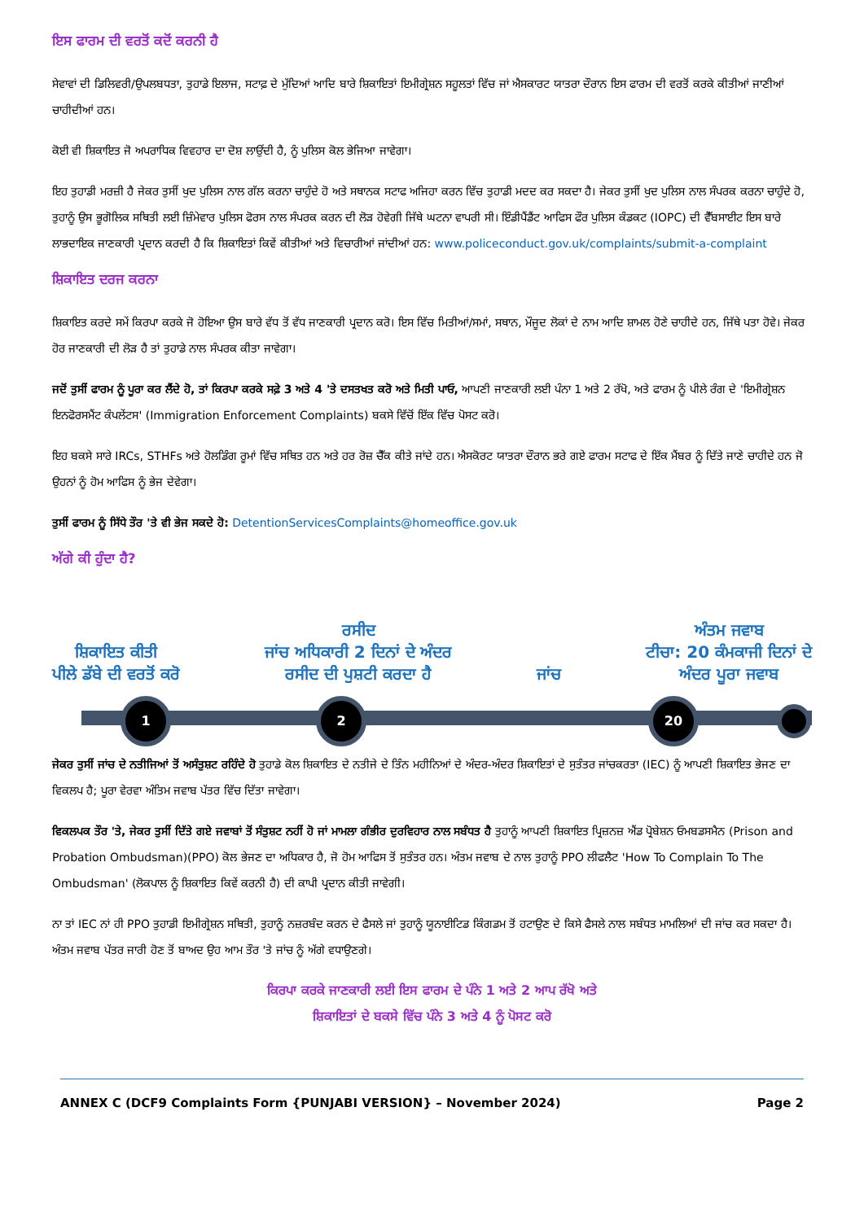ਇਸ ਫਾਰਮ ਦੀ ਵਰਤੋਂ ਕਦੋਂ ਕਰਨੀ ਹੈ
ਸੇਵਾਵਾਂ ਦੀ ਡਿਲਿਵਰੀ/ਉਪਲਬਧਤਾ, ਤੁਹਾਡੇ ਇਲਾਜ, ਸਟਾਫ਼ ਦੇ ਮੁੱਦਿਆਂ ਆਦਿ ਬਾਰੇ ਸ਼ਿਕਾਇਤਾਂ ਇਮੀਗ੍ਰੇਸ਼ਨ ਸਹੂਲਤਾਂ ਵਿੱਚ ਜਾਂ ਐਸਕਾਰਟ ਯਾਤਰਾ ਦੌਰਾਨ ਇਸ ਫਾਰਮ ਦੀ ਵਰਤੋਂ ਕਰਕੇ ਕੀਤੀਆਂ ਜਾਣੀਆਂ ਚਾਹੀਦੀਆਂ ਹਨ।
ਕੋਈ ਵੀ ਸ਼ਿਕਾਇਤ ਜੋ ਅਪਰਾਧਿਕ ਵਿਵਹਾਰ ਦਾ ਦੋਸ਼ ਲਾਉਂਦੀ ਹੈ, ਨੂੰ ਪੁਲਿਸ ਕੋਲ ਭੇਜਿਆ ਜਾਵੇਗਾ।
ਇਹ ਤੁਹਾਡੀ ਮਰਜ਼ੀ ਹੈ ਜੇਕਰ ਤੁਸੀਂ ਖੁਦ ਪੁਲਿਸ ਨਾਲ ਗੱਲ ਕਰਨਾ ਚਾਹੁੰਦੇ ਹੋ ਅਤੇ ਸਥਾਨਕ ਸਟਾਫ ਅਜਿਹਾ ਕਰਨ ਵਿੱਚ ਤੁਹਾਡੀ ਮਦਦ ਕਰ ਸਕਦਾ ਹੈ। ਜੇਕਰ ਤੁਸੀਂ ਖੁਦ ਪੁਲਿਸ ਨਾਲ ਸੰਪਰਕ ਕਰਨਾ ਚਾਹੁੰਦੇ ਹੋ, ਤੁਹਾਨੂੰ ਉਸ ਭੂਗੋਲਿਕ ਸਥਿਤੀ ਲਈ ਜ਼ਿੰਮੇਵਾਰ ਪੁਲਿਸ ਫੋਰਸ ਨਾਲ ਸੰਪਰਕ ਕਰਨ ਦੀ ਲੋੜ ਹੋਵੇਗੀ ਜਿੱਥੇ ਘਟਨਾ ਵਾਪਰੀ ਸੀ। ਇੰਡੀਪੈਂਡੈਂਟ ਆਫਿਸ ਫੌਰ ਪੁਲਿਸ ਕੰਡਕਟ (IOPC) ਦੀ ਵੈੱਬਸਾਈਟ ਇਸ ਬਾਰੇ ਲਾਭਦਾਇਕ ਜਾਣਕਾਰੀ ਪ੍ਰਦਾਨ ਕਰਦੀ ਹੈ ਕਿ ਸ਼ਿਕਾਇਤਾਂ ਕਿਵੇਂ ਕੀਤੀਆਂ ਅਤੇ ਵਿਚਾਰੀਆਂ ਜਾਂਦੀਆਂ ਹਨ: www.policeconduct.gov.uk/complaints/submit-a-complaint
ਸ਼ਿਕਾਇਤ ਦਰਜ ਕਰਨਾ
ਸ਼ਿਕਾਇਤ ਕਰਦੇ ਸਮੇਂ ਕਿਰਪਾ ਕਰਕੇ ਜੋ ਹੋਇਆ ਉਸ ਬਾਰੇ ਵੱਧ ਤੋਂ ਵੱਧ ਜਾਣਕਾਰੀ ਪ੍ਰਦਾਨ ਕਰੋ। ਇਸ ਵਿੱਚ ਮਿਤੀਆਂ/ਸਮਾਂ, ਸਥਾਨ, ਮੌਜੂਦ ਲੋਕਾਂ ਦੇ ਨਾਮ ਆਦਿ ਸ਼ਾਮਲ ਹੋਣੇ ਚਾਹੀਦੇ ਹਨ, ਜਿੱਥੇ ਪਤਾ ਹੋਵੇ। ਜੇਕਰ ਹੋਰ ਜਾਣਕਾਰੀ ਦੀ ਲੋੜ ਹੈ ਤਾਂ ਤੁਹਾਡੇ ਨਾਲ ਸੰਪਰਕ ਕੀਤਾ ਜਾਵੇਗਾ।
ਜਦੋਂ ਤੁਸੀਂ ਫਾਰਮ ਨੂੰ ਪੂਰਾ ਕਰ ਲੈਂਦੇ ਹੋ, ਤਾਂ ਕਿਰਪਾ ਕਰਕੇ ਸਫ਼ੇ 3 ਅਤੇ 4 'ਤੇ ਦਸਤਖਤ ਕਰੋ ਅਤੇ ਮਿਤੀ ਪਾਓ, ਆਪਣੀ ਜਾਣਕਾਰੀ ਲਈ ਪੰਨਾ 1 ਅਤੇ 2 ਰੱਖੋ, ਅਤੇ ਫਾਰਮ ਨੂੰ ਪੀਲੇ ਰੰਗ ਦੇ 'ਇਮੀਗ੍ਰੇਸ਼ਨ ਇਨਫੋਰਸਮੈਂਟ ਕੰਪਲੇਂਟਸ' (Immigration Enforcement Complaints) ਬਕਸੇ ਵਿੱਚੋਂ ਇੱਕ ਵਿੱਚ ਪੋਸਟ ਕਰੋ।
ਇਹ ਬਕਸੇ ਸਾਰੇ IRCs, STHFs ਅਤੇ ਹੋਲਡਿੰਗ ਰੂਮਾਂ ਵਿੱਚ ਸਥਿਤ ਹਨ ਅਤੇ ਹਰ ਰੋਜ਼ ਚੈੱਕ ਕੀਤੇ ਜਾਂਦੇ ਹਨ। ਐਸਕੋਰਟ ਯਾਤਰਾ ਦੌਰਾਨ ਭਰੇ ਗਏ ਫਾਰਮ ਸਟਾਫ ਦੇ ਇੱਕ ਮੈਂਬਰ ਨੂੰ ਦਿੱਤੇ ਜਾਣੇ ਚਾਹੀਦੇ ਹਨ ਜੋ ਉਹਨਾਂ ਨੂੰ ਹੋਮ ਆਫਿਸ ਨੂੰ ਭੇਜ ਦੇਵੇਗਾ।
ਤੁਸੀਂ ਫਾਰਮ ਨੂੰ ਸਿੱਧੇ ਤੌਰ 'ਤੇ ਵੀ ਭੇਜ ਸਕਦੇ ਹੋ: DetentionServicesComplaints@homeoffice.gov.uk
ਅੱਗੇ ਕੀ ਹੁੰਦਾ ਹੈ?
ਸ਼ਿਕਾਇਤ ਕੀਤੀ
ਪੀਲੇ ਡੱਬੇ ਦੀ ਵਰਤੋਂ ਕਰੋ
ਰਸੀਦ
ਜਾਂਚ ਅਧਿਕਾਰੀ 2 ਦਿਨਾਂ ਦੇ ਅੰਦਰ
ਰਸੀਦ ਦੀ ਪੁਸ਼ਟੀ ਕਰਦਾ ਹੈ
ਜਾਂਚ
ਅੰਤਮ ਜਵਾਬ
ਟੀਚਾ: 20 ਕੰਮਕਾਜੀ ਦਿਨਾਂ ਦੇ
ਅੰਦਰ ਪੂਰਾ ਜਵਾਬ
1 2 20
ਜੇਕਰ ਤੁਸੀਂ ਜਾਂਚ ਦੇ ਨਤੀਜਿਆਂ ਤੋਂ ਅਸੰਤੁਸ਼ਟ ਰਹਿੰਦੇ ਹੋ ਤੁਹਾਡੇ ਕੋਲ ਸ਼ਿਕਾਇਤ ਦੇ ਨਤੀਜੇ ਦੇ ਤਿੰਨ ਮਹੀਨਿਆਂ ਦੇ ਅੰਦਰ-ਅੰਦਰ ਸ਼ਿਕਾਇਤਾਂ ਦੇ ਸੁਤੰਤਰ ਜਾਂਚਕਰਤਾ (IEC) ਨੂੰ ਆਪਣੀ ਸ਼ਿਕਾਇਤ ਭੇਜਣ ਦਾ ਵਿਕਲਪ ਹੈ; ਪੂਰਾ ਵੇਰਵਾ ਅੰਤਿਮ ਜਵਾਬ ਪੱਤਰ ਵਿੱਚ ਦਿੱਤਾ ਜਾਵੇਗਾ।
ਵਿਕਲਪਕ ਤੌਰ 'ਤੇ, ਜੇਕਰ ਤੁਸੀਂ ਦਿੱਤੇ ਗਏ ਜਵਾਬਾਂ ਤੋਂ ਸੰਤੁਸ਼ਟ ਨਹੀਂ ਹੋ ਜਾਂ ਮਾਮਲਾ ਗੰਭੀਰ ਦੁਰਵਿਹਾਰ ਨਾਲ ਸਬੰਧਤ ਹੈ ਤੁਹਾਨੂੰ ਆਪਣੀ ਸ਼ਿਕਾਇਤ ਪ੍ਰਿਜ਼ਨਜ਼ ਐਂਡ ਪ੍ਰੋਬੇਸ਼ਨ ਓਮਬਡਸਮੈਨ (Prison and Probation Ombudsman)(PPO) ਕੋਲ ਭੇਜਣ ਦਾ ਅਧਿਕਾਰ ਹੈ, ਜੋ ਹੋਮ ਆਫਿਸ ਤੋਂ ਸੁਤੰਤਰ ਹਨ। ਅੰਤਮ ਜਵਾਬ ਦੇ ਨਾਲ ਤੁਹਾਨੂੰ PPO ਲੀਫਲੈਟ 'How To Complain To The Ombudsman' (ਲੋਕਪਾਲ ਨੂੰ ਸ਼ਿਕਾਇਤ ਕਿਵੇਂ ਕਰਨੀ ਹੈ) ਦੀ ਕਾਪੀ ਪ੍ਰਦਾਨ ਕੀਤੀ ਜਾਵੇਗੀ।
ਨਾ ਤਾਂ IEC ਨਾਂ ਹੀ PPO ਤੁਹਾਡੀ ਇਮੀਗ੍ਰੇਸ਼ਨ ਸਥਿਤੀ, ਤੁਹਾਨੂੰ ਨਜ਼ਰਬੰਦ ਕਰਨ ਦੇ ਫੈਸਲੇ ਜਾਂ ਤੁਹਾਨੂੰ ਯੂਨਾਈਟਿਡ ਕਿੰਗਡਮ ਤੋਂ ਹਟਾਉਣ ਦੇ ਕਿਸੇ ਫੈਸਲੇ ਨਾਲ ਸਬੰਧਤ ਮਾਮਲਿਆਂ ਦੀ ਜਾਂਚ ਕਰ ਸਕਦਾ ਹੈ। ਅੰਤਮ ਜਵਾਬ ਪੱਤਰ ਜਾਰੀ ਹੋਣ ਤੋਂ ਬਾਅਦ ਉਹ ਆਮ ਤੌਰ 'ਤੇ ਜਾਂਚ ਨੂੰ ਅੱਗੇ ਵਧਾਉਣਗੇ।
ਕਿਰਪਾ ਕਰਕੇ ਜਾਣਕਾਰੀ ਲਈ ਇਸ ਫਾਰਮ ਦੇ ਪੰਨੇ 1 ਅਤੇ 2 ਆਪ ਰੱਖੋ ਅਤੇ
ਸ਼ਿਕਾਇਤਾਂ ਦੇ ਬਕਸੇ ਵਿੱਚ ਪੰਨੇ 3 ਅਤੇ 4 ਨੂੰ ਪੋਸਟ ਕਰੋ
ANNEX C (DCF9 Complaints Form {PUNJABI VERSION} – November 2024) Page 2